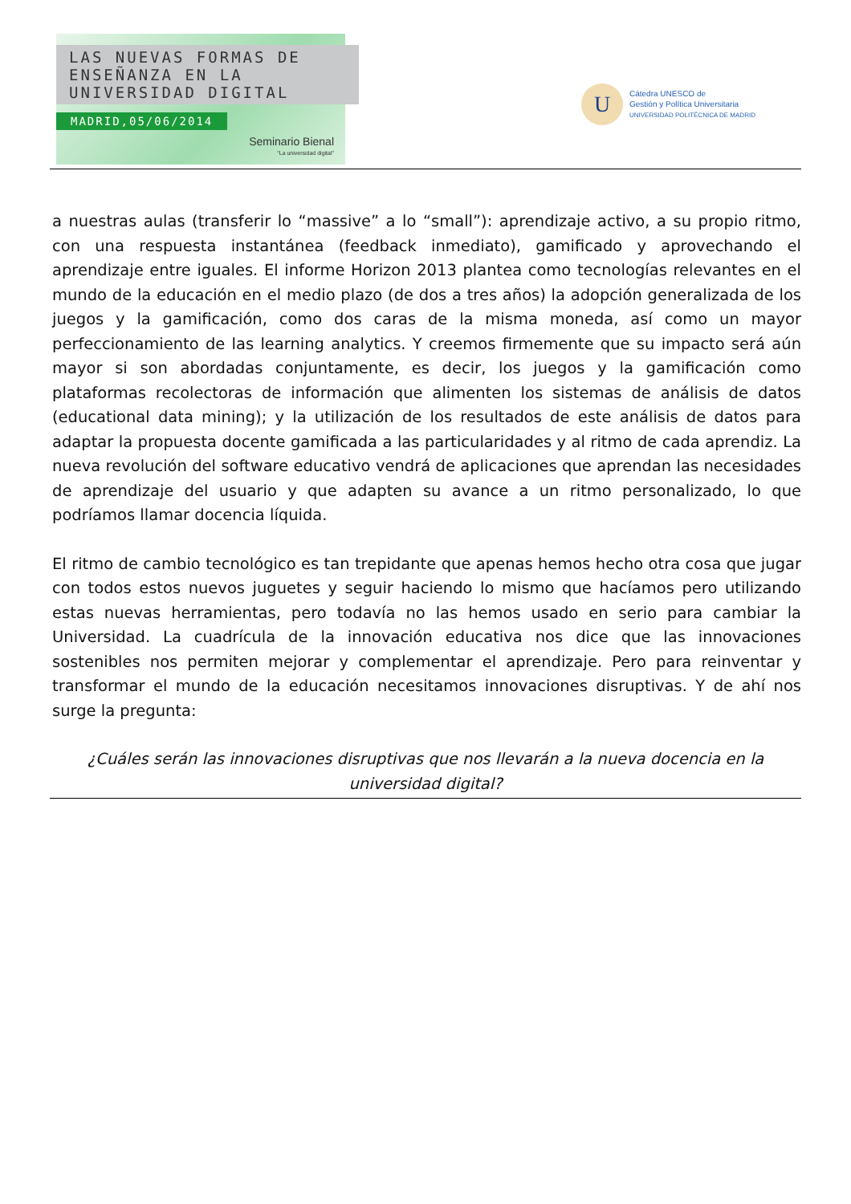LAS NUEVAS FORMAS DE
ENSEÑANZA EN LA
UNIVERSIDAD DIGITAL
MADRID,05/06/2014
Seminario Bienal
"La universidad digital"
U
Cátedra UNESCO de
Gestión y Política Universitaria
UNIVERSIDAD POLITÉCNICA DE MADRID
a nuestras aulas (transferir lo “massive” a lo “small”): aprendizaje activo, a su propio ritmo, con una respuesta instantánea (feedback inmediato), gamificado y aprovechando el aprendizaje entre iguales. El informe Horizon 2013 plantea como tecnologías relevantes en el mundo de la educación en el medio plazo (de dos a tres años) la adopción generalizada de los juegos y la gamificación, como dos caras de la misma moneda, así como un mayor perfeccionamiento de las learning analytics. Y creemos firmemente que su impacto será aún mayor si son abordadas conjuntamente, es decir, los juegos y la gamificación como plataformas recolectoras de información que alimenten los sistemas de análisis de datos (educational data mining); y la utilización de los resultados de este análisis de datos para adaptar la propuesta docente gamificada a las particularidades y al ritmo de cada aprendiz. La nueva revolución del software educativo vendrá de aplicaciones que aprendan las necesidades de aprendizaje del usuario y que adapten su avance a un ritmo personalizado, lo que podríamos llamar docencia líquida.
El ritmo de cambio tecnológico es tan trepidante que apenas hemos hecho otra cosa que jugar con todos estos nuevos juguetes y seguir haciendo lo mismo que hacíamos pero utilizando estas nuevas herramientas, pero todavía no las hemos usado en serio para cambiar la Universidad. La cuadrícula de la innovación educativa nos dice que las innovaciones sostenibles nos permiten mejorar y complementar el aprendizaje. Pero para reinventar y transformar el mundo de la educación necesitamos innovaciones disruptivas. Y de ahí nos surge la pregunta:
¿Cuáles serán las innovaciones disruptivas que nos llevarán a la nueva docencia en la universidad digital?